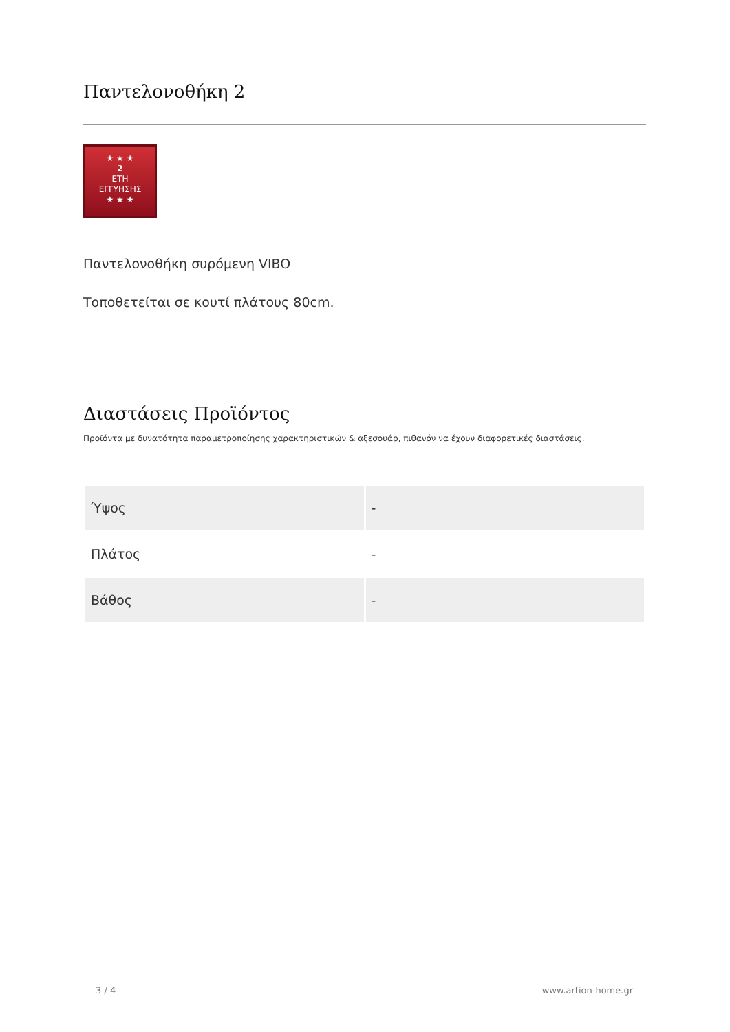Παντελονοθήκη 2
★ ★ ★
2
ΕΤΗ
ΕΓΓΥΗΣΗΣ
★ ★ ★
Παντελονοθήκη συρόμενη VIBO
Τοποθετείται σε κουτί πλάτους 80cm.
Διαστάσεις Προϊόντος
Προϊόντα με δυνατότητα παραμετροποίησης χαρακτηριστικών & αξεσουάρ, πιθανόν να έχουν διαφορετικές διαστάσεις.
| Ύψος | - |
| Πλάτος | - |
| Βάθος | - |
3 / 4 www.artion-home.gr